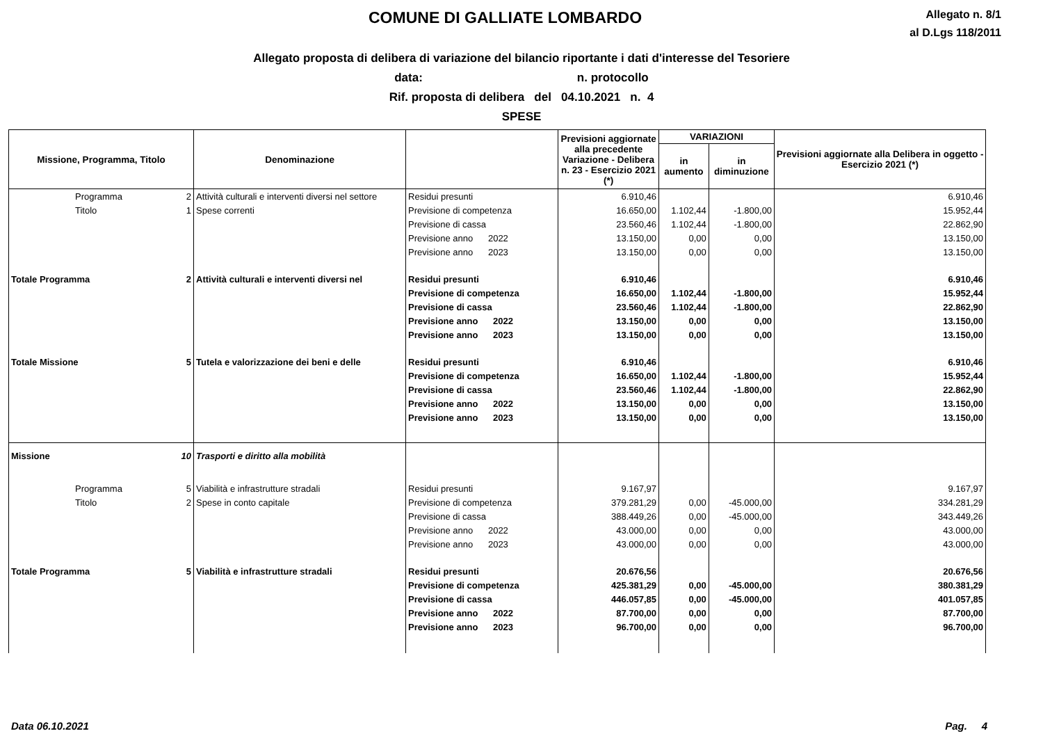COMUNE DI GALLIATE LOMBARDO
Allegato n. 8/1
al D.Lgs 118/2011
Allegato proposta di delibera di variazione del bilancio riportante i dati d'interesse del Tesoriere
data: n. protocollo
Rif. proposta di delibera del 04.10.2021 n. 4
SPESE
| Missione, Programma, Titolo | | Denominazione | | Previsioni aggiornate alla precedente Variazione - Delibera n. 23 - Esercizio 2021 (*) | VARIAZIONI | | Previsioni aggiornate alla Delibera in oggetto - Esercizio 2021 (*) |
| --- | --- | --- | --- | --- | --- | --- | --- |
| | | | | | in aumento | in diminuzione | |
| Programma | 2 | Attività culturali e interventi diversi nel settore | Residui presunti | 6.910,46 | | | 6.910,46 |
| Titolo | 1 | Spese correnti | Previsione di competenza | 16.650,00 | 1.102,44 | -1.800,00 | 15.952,44 |
| | | | Previsione di cassa | 23.560,46 | 1.102,44 | -1.800,00 | 22.862,90 |
| | | | Previsione anno 2022 | 13.150,00 | 0,00 | 0,00 | 13.150,00 |
| | | | Previsione anno 2023 | 13.150,00 | 0,00 | 0,00 | 13.150,00 |
| Totale Programma | 2 | Attività culturali e interventi diversi nel | Residui presunti | 6.910,46 | | | 6.910,46 |
| | | | Previsione di competenza | 16.650,00 | 1.102,44 | -1.800,00 | 15.952,44 |
| | | | Previsione di cassa | 23.560,46 | 1.102,44 | -1.800,00 | 22.862,90 |
| | | | Previsione anno 2022 | 13.150,00 | 0,00 | 0,00 | 13.150,00 |
| | | | Previsione anno 2023 | 13.150,00 | 0,00 | 0,00 | 13.150,00 |
| Totale Missione | 5 | Tutela e valorizzazione dei beni e delle | Residui presunti | 6.910,46 | | | 6.910,46 |
| | | | Previsione di competenza | 16.650,00 | 1.102,44 | -1.800,00 | 15.952,44 |
| | | | Previsione di cassa | 23.560,46 | 1.102,44 | -1.800,00 | 22.862,90 |
| | | | Previsione anno 2022 | 13.150,00 | 0,00 | 0,00 | 13.150,00 |
| | | | Previsione anno 2023 | 13.150,00 | 0,00 | 0,00 | 13.150,00 |
| Missione | 10 | Trasporti e diritto alla mobilità | | | | | |
| Programma | 5 | Viabilità e infrastrutture stradali | Residui presunti | 9.167,97 | | | 9.167,97 |
| Titolo | 2 | Spese in conto capitale | Previsione di competenza | 379.281,29 | 0,00 | -45.000,00 | 334.281,29 |
| | | | Previsione di cassa | 388.449,26 | 0,00 | -45.000,00 | 343.449,26 |
| | | | Previsione anno 2022 | 43.000,00 | 0,00 | 0,00 | 43.000,00 |
| | | | Previsione anno 2023 | 43.000,00 | 0,00 | 0,00 | 43.000,00 |
| Totale Programma | 5 | Viabilità e infrastrutture stradali | Residui presunti | 20.676,56 | | | 20.676,56 |
| | | | Previsione di competenza | 425.381,29 | 0,00 | -45.000,00 | 380.381,29 |
| | | | Previsione di cassa | 446.057,85 | 0,00 | -45.000,00 | 401.057,85 |
| | | | Previsione anno 2022 | 87.700,00 | 0,00 | 0,00 | 87.700,00 |
| | | | Previsione anno 2023 | 96.700,00 | 0,00 | 0,00 | 96.700,00 |
Data 06.10.2021 Pag. 4